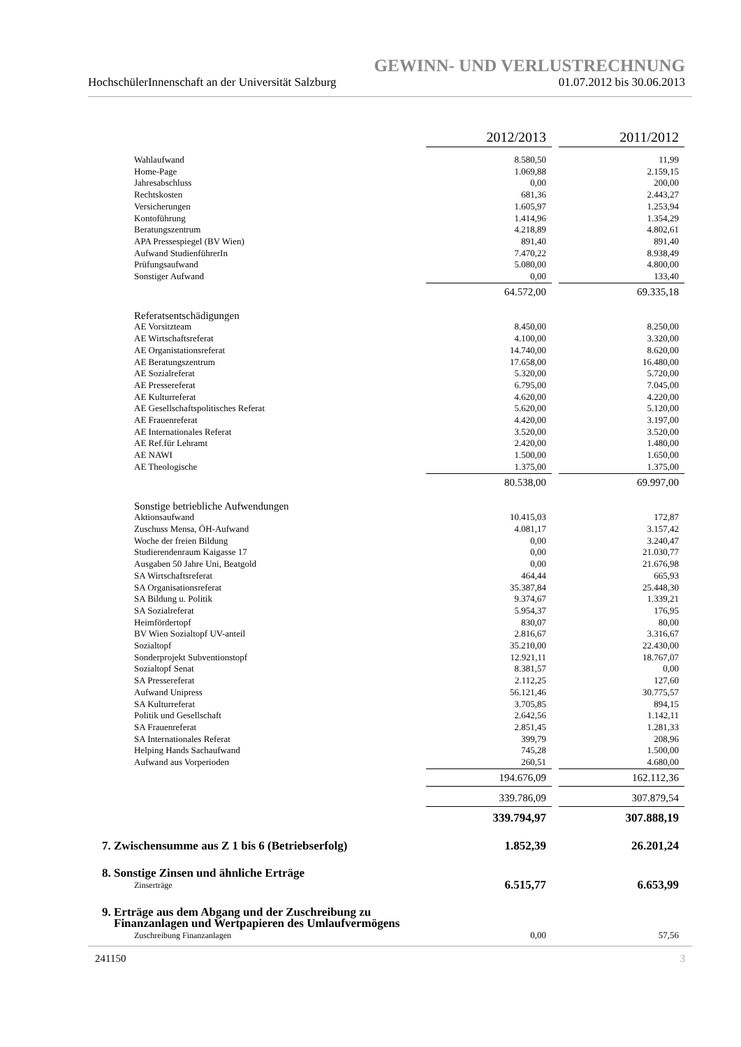GEWINN- UND VERLUSTRECHNUNG
HochschülerInnenschaft an der Universität Salzburg 01.07.2012 bis 30.06.2013
| | 2012/2013 | | 2011/2012 |
| Wahlaufwand | 8.580,50 | | 11,99 |
| Home-Page | 1.069,88 | | 2.159,15 |
| Jahresabschluss | 0,00 | | 200,00 |
| Rechtskosten | 681,36 | | 2.443,27 |
| Versicherungen | 1.605,97 | | 1.253,94 |
| Kontoführung | 1.414,96 | | 1.354,29 |
| Beratungszentrum | 4.218,89 | | 4.802,61 |
| APA Pressespiegel (BV Wien) | 891,40 | | 891,40 |
| Aufwand StudienführerIn | 7.470,22 | | 8.938,49 |
| Prüfungsaufwand | 5.080,00 | | 4.800,00 |
| Sonstiger Aufwand | 0,00 | | 133,40 |
| | 64.572,00 | | 69.335,18 |
| Referatsentschädigungen | | | |
| AE Vorsitzteam | 8.450,00 | | 8.250,00 |
| AE Wirtschaftsreferat | 4.100,00 | | 3.320,00 |
| AE Organistationsreferat | 14.740,00 | | 8.620,00 |
| AE Beratungszentrum | 17.658,00 | | 16.480,00 |
| AE Sozialreferat | 5.320,00 | | 5.720,00 |
| AE Pressereferat | 6.795,00 | | 7.045,00 |
| AE Kulturreferat | 4.620,00 | | 4.220,00 |
| AE Gesellschaftspolitisches Referat | 5.620,00 | | 5.120,00 |
| AE Frauenreferat | 4.420,00 | | 3.197,00 |
| AE Internationales Referat | 3.520,00 | | 3.520,00 |
| AE Ref.für Lehramt | 2.420,00 | | 1.480,00 |
| AE NAWI | 1.500,00 | | 1.650,00 |
| AE Theologische | 1.375,00 | | 1.375,00 |
| | 80.538,00 | | 69.997,00 |
| Sonstige betriebliche Aufwendungen | | | |
| Aktionsaufwand | 10.415,03 | | 172,87 |
| Zuschuss Mensa, ÖH-Aufwand | 4.081,17 | | 3.157,42 |
| Woche der freien Bildung | 0,00 | | 3.240,47 |
| Studierendenraum Kaigasse 17 | 0,00 | | 21.030,77 |
| Ausgaben 50 Jahre Uni, Beatgold | 0,00 | | 21.676,98 |
| SA Wirtschaftsreferat | 464,44 | | 665,93 |
| SA Organisationsreferat | 35.387,84 | | 25.448,30 |
| SA Bildung u. Politik | 9.374,67 | | 1.339,21 |
| SA Sozialreferat | 5.954,37 | | 176,95 |
| Heimfördertopf | 830,07 | | 80,00 |
| BV Wien Sozialtopf UV-anteil | 2.816,67 | | 3.316,67 |
| Sozialtopf | 35.210,00 | | 22.430,00 |
| Sonderprojekt Subventionstopf | 12.921,11 | | 18.767,07 |
| Sozialtopf Senat | 8.381,57 | | 0,00 |
| SA Pressereferat | 2.112,25 | | 127,60 |
| Aufwand Unipress | 56.121,46 | | 30.775,57 |
| SA Kulturreferat | 3.705,85 | | 894,15 |
| Politik und Gesellschaft | 2.642,56 | | 1.142,11 |
| SA Frauenreferat | 2.851,45 | | 1.281,33 |
| SA Internationales Referat | 399,79 | | 208,96 |
| Helping Hands Sachaufwand | 745,28 | | 1.500,00 |
| Aufwand aus Vorperioden | 260,51 | | 4.680,00 |
| | 194.676,09 | | 162.112,36 |
| | 339.786,09 | | 307.879,54 |
| | 339.794,97 | | 307.888,19 |
| 7. Zwischensumme aus Z 1 bis 6 (Betriebserfolg) | 1.852,39 | | 26.201,24 |
| 8. Sonstige Zinsen und ähnliche Erträge | | | |
| Zinserträge | 6.515,77 | | 6.653,99 |
| 9. Erträge aus dem Abgang und der Zuschreibung zu Finanzanlagen und Wertpapieren des Umlaufvermögens | | | |
| Zuschreibung Finanzanlagen | 0,00 | | 57,56 |
241150 3